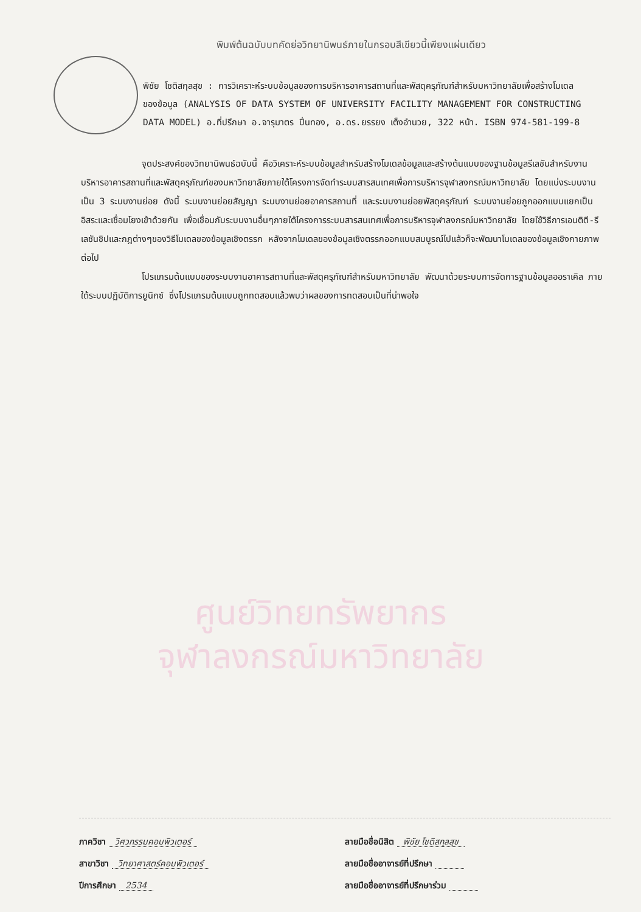พิมพ์ต้นฉบับบทคัดย่อวิทยานิพนธ์ภายในกรอบสีเขียวนี้เพียงแผ่นเดียว
พิชัย โชติสกุลสุข : การวิเคราะห์ระบบข้อมูลของการบริหารอาคารสถานที่และพัสดุครุภัณฑ์สำหรับมหาวิทยาลัยเพื่อสร้างโมเดลของข้อมูล (ANALYSIS OF DATA SYSTEM OF UNIVERSITY FACILITY MANAGEMENT FOR CONSTRUCTING DATA MODEL) อ.ที่ปรึกษา อ.จารุมาตร ปิ่นทอง, อ.ดร.ยรรยง เต็งอำนวย, 322 หน้า. ISBN 974-581-199-8
จุดประสงค์ของวิทยานิพนธ์ฉบับนี้ คือวิเคราะห์ระบบข้อมูลสำหรับสร้างโมเดลข้อมูลและสร้างต้นแบบของฐานข้อมูลรีเลชันสำหรับงานบริหารอาคารสถานที่และพัสดุครุภัณฑ์ของมหาวิทยาลัยภายใต้โครงการจัดทำระบบสารสนเทศเพื่อการบริหารจุฬาลงกรณ์มหาวิทยาลัย โดยแบ่งระบบงานเป็น 3 ระบบงานย่อย ดังนี้ ระบบงานย่อยสัญญา ระบบงานย่อยอาคารสถานที่ และระบบงานย่อยพัสดุครุภัณฑ์ ระบบงานย่อยถูกออกแบบแยกเป็นอิสระและเชื่อมโยงเข้าด้วยกัน เพื่อเชื่อมกับระบบงานอื่นๆภายใต้โครงการระบบสารสนเทศเพื่อการบริหารจุฬาลงกรณ์มหาวิทยาลัย โดยใช้วิธีการเอนติตี-รีเลชันชิปและกฎต่างๆของวิธีโมเดลของข้อมูลเชิงตรรก หลังจากโมเดลของข้อมูลเชิงตรรกออกแบบสมบูรณ์ไปแล้วก็จะพัฒนาโมเดลของข้อมูลเชิงกายภาพต่อไป
โปรแกรมต้นแบบของระบบงานอาคารสถานที่และพัสดุครุภัณฑ์สำหรับมหาวิทยาลัย พัฒนาด้วยระบบการจัดการฐานข้อมูลออราเคิล ภายใต้ระบบปฏิบัติการยูนิกซ์ ซึ่งโปรแกรมต้นแบบถูกทดสอบแล้วพบว่าผลของการทดสอบเป็นที่น่าพอใจ
ศูนย์วิทยทรัพยากร
จุฬาลงกรณ์มหาวิทยาลัย
ภาควิชา วิศวกรรมคอมพิวเตอร์
สาขาวิชา วิทยาศาสตร์คอมพิวเตอร์
ปีการศึกษา 2534
ลายมือชื่อนิสิต พิชัย โชติสกุลสุข
ลายมือชื่ออาจารย์ที่ปรึกษา
ลายมือชื่ออาจารย์ที่ปรึกษาร่วม